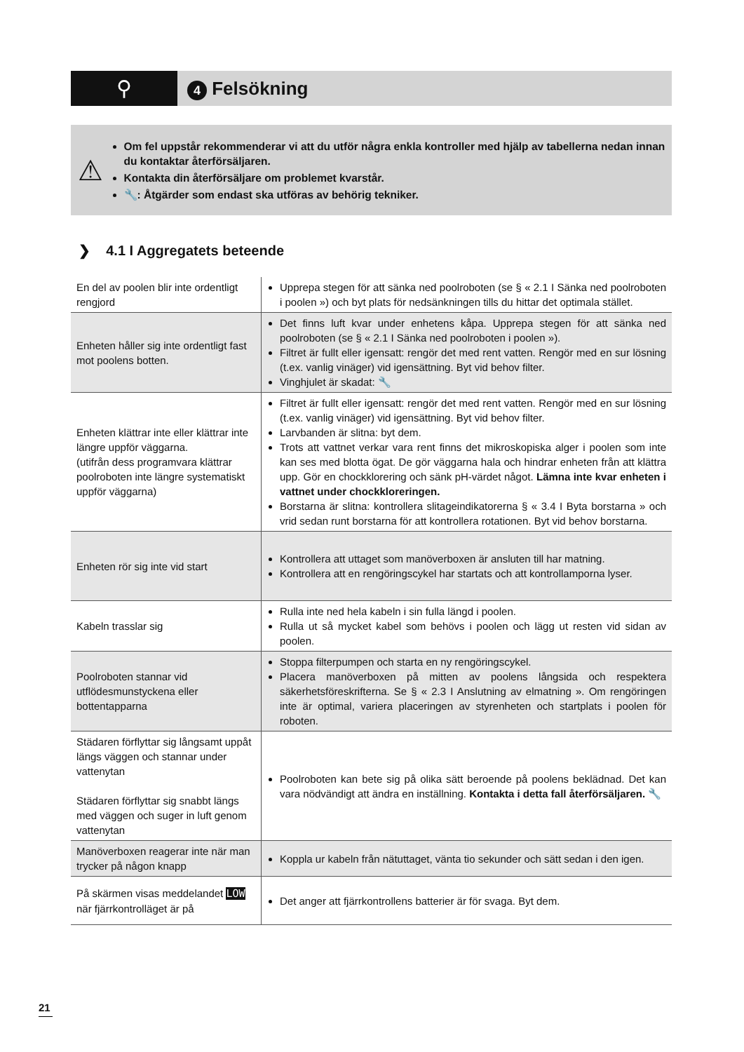⚲
4 Felsökning
⚠
Om fel uppstår rekommenderar vi att du utför några enkla kontroller med hjälp av tabellerna nedan innan du kontaktar återförsäljaren.
Kontakta din återförsäljare om problemet kvarstår.
🔧: Åtgärder som endast ska utföras av behörig tekniker.
❯ 4.1 I Aggregatets beteende
| En del av poolen blir inte ordentligt rengjord | Upprepa stegen för att sänka ned poolroboten (se § « 2.1 I Sänka ned poolroboten i poolen ») och byt plats för nedsänkningen tills du hittar det optimala stället. |
| Enheten håller sig inte ordentligt fast mot poolens botten. | Det finns luft kvar under enhetens kåpa. Upprepa stegen för att sänka ned poolroboten (se § « 2.1 I Sänka ned poolroboten i poolen »). Filtret är fullt eller igensatt: rengör det med rent vatten. Rengör med en sur lösning (t.ex. vanlig vinäger) vid igensättning. Byt vid behov filter. Vinghjulet är skadat: 🔧 |
| Enheten klättrar inte eller klättrar inte längre uppför väggarna. (utifrån dess programvara klättrar poolroboten inte längre systematiskt uppför väggarna) | Filtret är fullt eller igensatt: rengör det med rent vatten. Rengör med en sur lösning (t.ex. vanlig vinäger) vid igensättning. Byt vid behov filter. Larvbanden är slitna: byt dem. Trots att vattnet verkar vara rent finns det mikroskopiska alger i poolen som inte kan ses med blotta ögat. De gör väggarna hala och hindrar enheten från att klättra upp. Gör en chockklorering och sänk pH-värdet något. Lämna inte kvar enheten i vattnet under chockkloreringen. Borstarna är slitna: kontrollera slitageindikatorerna § « 3.4 I Byta borstarna » och vrid sedan runt borstarna för att kontrollera rotationen. Byt vid behov borstarna. |
| Enheten rör sig inte vid start | Kontrollera att uttaget som manöverboxen är ansluten till har matning. Kontrollera att en rengöringscykel har startats och att kontrollamporna lyser. |
| Kabeln trasslar sig | Rulla inte ned hela kabeln i sin fulla längd i poolen. Rulla ut så mycket kabel som behövs i poolen och lägg ut resten vid sidan av poolen. |
| Poolroboten stannar vid utflödesmunstyckena eller bottentapparna | Stoppa filterpumpen och starta en ny rengöringscykel. Placera manöverboxen på mitten av poolens långsida och respektera säkerhetsföreskrifterna. Se § « 2.3 I Anslutning av elmatning ». Om rengöringen inte är optimal, variera placeringen av styrenheten och startplats i poolen för roboten. |
| Städaren förflyttar sig långsamt uppåt längs väggen och stannar under vattenytan Städaren förflyttar sig snabbt längs med väggen och suger in luft genom vattenytan | Poolroboten kan bete sig på olika sätt beroende på poolens beklädnad. Det kan vara nödvändigt att ändra en inställning. Kontakta i detta fall återförsäljaren. 🔧 |
| Manöverboxen reagerar inte när man trycker på någon knapp | Koppla ur kabeln från nätuttaget, vänta tio sekunder och sätt sedan i den igen. |
| På skärmen visas meddelandet LOW när fjärrkontrolläget är på | Det anger att fjärrkontrollens batterier är för svaga. Byt dem. |
21